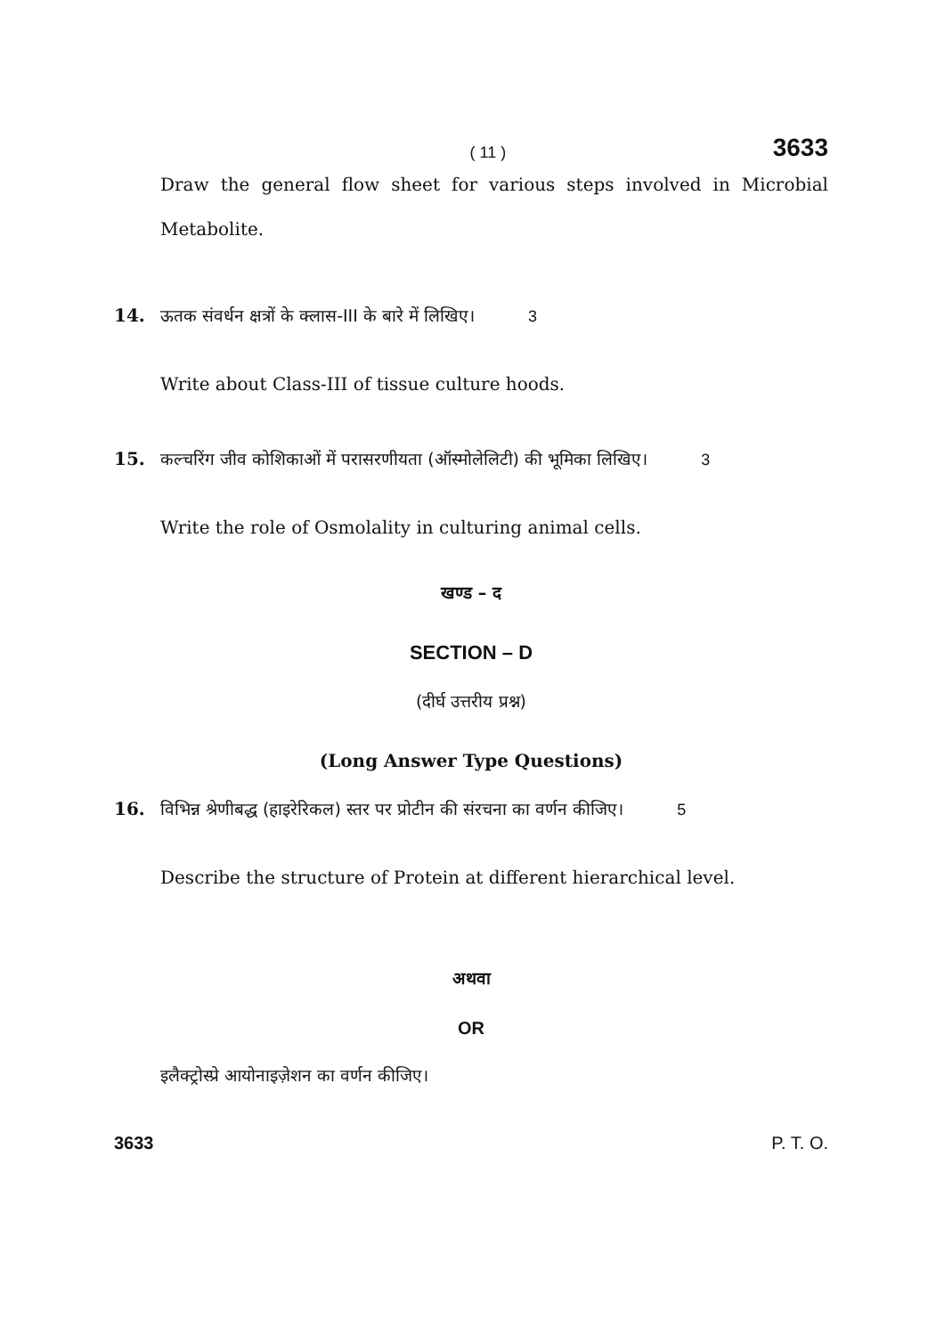( 11 ) 3633
Draw the general flow sheet for various steps involved in Microbial Metabolite.
14. ऊतक संवर्धन क्षत्रों के क्लास-III के बारे में लिखिए। 3
Write about Class-III of tissue culture hoods.
15. कल्चरिंग जीव कोशिकाओं में परासरणीयता (ऑस्मोलेलिटी) की भूमिका लिखिए। 3
Write the role of Osmolality in culturing animal cells.
खण्ड – द
SECTION – D
(दीर्घ उत्तरीय प्रश्न)
(Long Answer Type Questions)
16. विभिन्न श्रेणीबद्ध (हाइरेरिकल) स्तर पर प्रोटीन की संरचना का वर्णन कीजिए। 5
Describe the structure of Protein at different hierarchical level.
अथवा
OR
इलैक्ट्रोस्प्रे आयोनाइज़ेशन का वर्णन कीजिए।
3633 P. T. O.